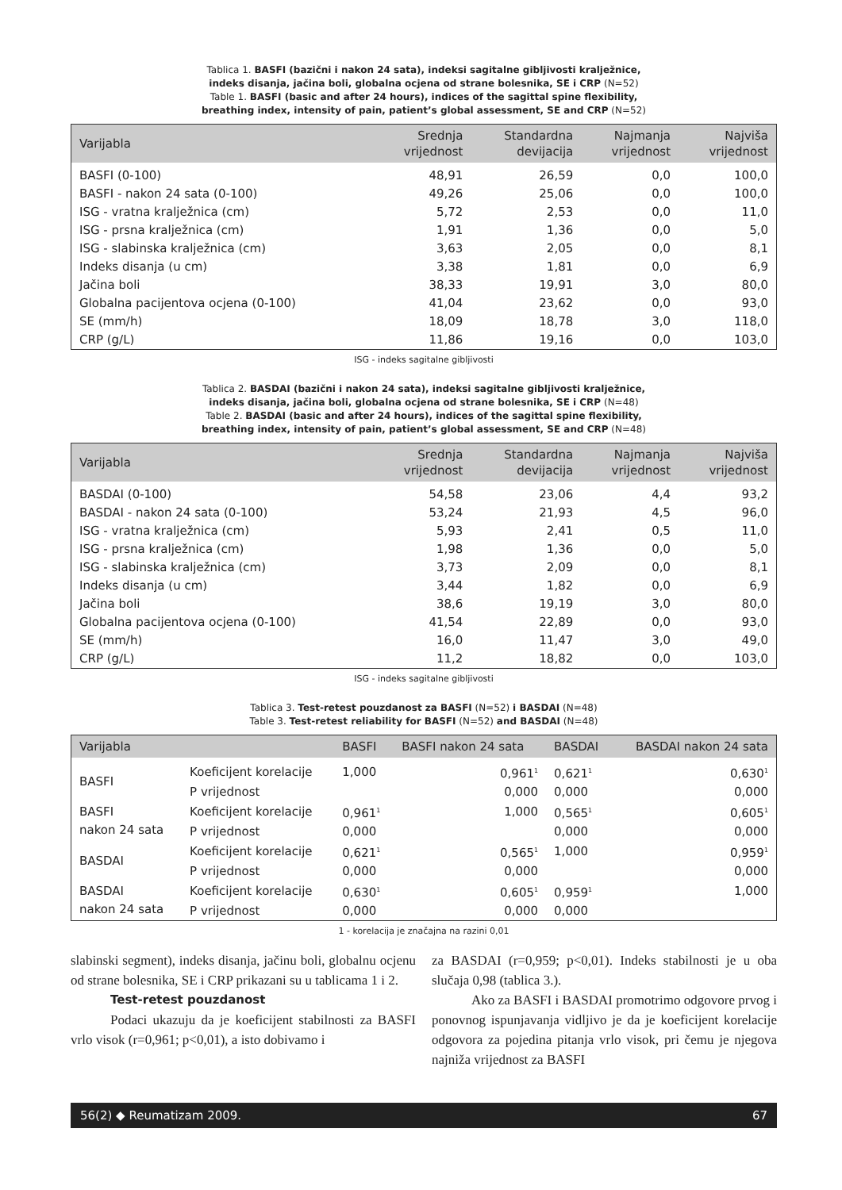Tablica 1. BASFI (bazični i nakon 24 sata), indeksi sagitalne gibljivosti kralježnice,
indeks disanja, jačina boli, globalna ocjena od strane bolesnika, SE i CRP (N=52)
Table 1. BASFI (basic and after 24 hours), indices of the sagittal spine flexibility,
breathing index, intensity of pain, patient’s global assessment, SE and CRP (N=52)
| Varijabla | Srednja vrijednost | Standardna devijacija | Najmanja vrijednost | Najviša vrijednost |
| --- | --- | --- | --- | --- |
| BASFI (0-100) | 48,91 | 26,59 | 0,0 | 100,0 |
| BASFI - nakon 24 sata (0-100) | 49,26 | 25,06 | 0,0 | 100,0 |
| ISG - vratna kralježnica (cm) | 5,72 | 2,53 | 0,0 | 11,0 |
| ISG - prsna kralježnica (cm) | 1,91 | 1,36 | 0,0 | 5,0 |
| ISG - slabinska kralježnica (cm) | 3,63 | 2,05 | 0,0 | 8,1 |
| Indeks disanja (u cm) | 3,38 | 1,81 | 0,0 | 6,9 |
| Jačina boli | 38,33 | 19,91 | 3,0 | 80,0 |
| Globalna pacijentova ocjena (0-100) | 41,04 | 23,62 | 0,0 | 93,0 |
| SE (mm/h) | 18,09 | 18,78 | 3,0 | 118,0 |
| CRP (g/L) | 11,86 | 19,16 | 0,0 | 103,0 |
ISG - indeks sagitalne gibljivosti
Tablica 2. BASDAI (bazični i nakon 24 sata), indeksi sagitalne gibljivosti kralježnice,
indeks disanja, jačina boli, globalna ocjena od strane bolesnika, SE i CRP (N=48)
Table 2. BASDAI (basic and after 24 hours), indices of the sagittal spine flexibility,
breathing index, intensity of pain, patient’s global assessment, SE and CRP (N=48)
| Varijabla | Srednja vrijednost | Standardna devijacija | Najmanja vrijednost | Najviša vrijednost |
| --- | --- | --- | --- | --- |
| BASDAI (0-100) | 54,58 | 23,06 | 4,4 | 93,2 |
| BASDAI - nakon 24 sata (0-100) | 53,24 | 21,93 | 4,5 | 96,0 |
| ISG - vratna kralježnica (cm) | 5,93 | 2,41 | 0,5 | 11,0 |
| ISG - prsna kralježnica (cm) | 1,98 | 1,36 | 0,0 | 5,0 |
| ISG - slabinska kralježnica (cm) | 3,73 | 2,09 | 0,0 | 8,1 |
| Indeks disanja (u cm) | 3,44 | 1,82 | 0,0 | 6,9 |
| Jačina boli | 38,6 | 19,19 | 3,0 | 80,0 |
| Globalna pacijentova ocjena (0-100) | 41,54 | 22,89 | 0,0 | 93,0 |
| SE (mm/h) | 16,0 | 11,47 | 3,0 | 49,0 |
| CRP (g/L) | 11,2 | 18,82 | 0,0 | 103,0 |
ISG - indeks sagitalne gibljivosti
Tablica 3. Test-retest pouzdanost za BASFI (N=52) i BASDAI (N=48)
Table 3. Test-retest reliability for BASFI (N=52) and BASDAI (N=48)
| Varijabla | | BASFI | BASFI nakon 24 sata | BASDAI | BASDAI nakon 24 sata |
| --- | --- | --- | --- | --- | --- |
| BASFI | Koeficijent korelacije | 1,000 | 0,961<sup>1</sup> | 0,621<sup>1</sup> | 0,630<sup>1</sup> |
| | P vrijednost | | 0,000 | 0,000 | 0,000 |
| BASFI nakon 24 sata | Koeficijent korelacije | 0,961<sup>1</sup> | 1,000 | 0,565<sup>1</sup> | 0,605<sup>1</sup> |
| | P vrijednost | 0,000 | | 0,000 | 0,000 |
| BASDAI | Koeficijent korelacije | 0,621<sup>1</sup> | 0,565<sup>1</sup> | 1,000 | 0,959<sup>1</sup> |
| | P vrijednost | 0,000 | 0,000 | | 0,000 |
| BASDAI nakon 24 sata | Koeficijent korelacije | 0,630<sup>1</sup> | 0,605<sup>1</sup> | 0,959<sup>1</sup> | 1,000 |
| | P vrijednost | 0,000 | 0,000 | 0,000 | |
1 - korelacija je značajna na razini 0,01
slabinski segment), indeks disanja, jačinu boli, globalnu ocjenu od strane bolesnika, SE i CRP prikazani su u tablicama 1 i 2.
Test-retest pouzdanost
Podaci ukazuju da je koeficijent stabilnosti za BASFI vrlo visok (r=0,961; p<0,01), a isto dobivamo i
za BASDAI (r=0,959; p<0,01). Indeks stabilnosti je u oba slučaja 0,98 (tablica 3.).
Ako za BASFI i BASDAI promotrimo odgovore prvog i ponovnog ispunjavanja vidljivo je da je koeficijent korelacije odgovora za pojedina pitanja vrlo visok, pri čemu je njegova najniža vrijednost za BASFI
56(2) ◆ Reumatizam 2009. 67